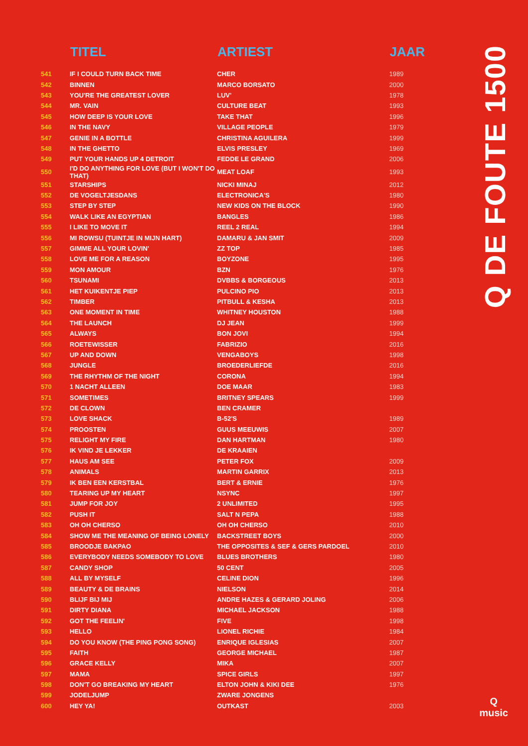| | TITEL | ARTIEST | JAAR |
| --- | --- | --- | --- |
| 541 | IF I COULD TURN BACK TIME | CHER | 1989 |
| 542 | BINNEN | MARCO BORSATO | 2000 |
| 543 | YOU'RE THE GREATEST LOVER | LUV' | 1978 |
| 544 | MR. VAIN | CULTURE BEAT | 1993 |
| 545 | HOW DEEP IS YOUR LOVE | TAKE THAT | 1996 |
| 546 | IN THE NAVY | VILLAGE PEOPLE | 1979 |
| 547 | GENIE IN A BOTTLE | CHRISTINA AGUILERA | 1999 |
| 548 | IN THE GHETTO | ELVIS PRESLEY | 1969 |
| 549 | PUT YOUR HANDS UP 4 DETROIT | FEDDE LE GRAND | 2006 |
| 550 | I'D DO ANYTHING FOR LOVE (BUT I WON'T DO THAT) | MEAT LOAF | 1993 |
| 551 | STARSHIPS | NICKI MINAJ | 2012 |
| 552 | DE VOGELTJESDANS | ELECTRONICA'S | 1980 |
| 553 | STEP BY STEP | NEW KIDS ON THE BLOCK | 1990 |
| 554 | WALK LIKE AN EGYPTIAN | BANGLES | 1986 |
| 555 | I LIKE TO MOVE IT | REEL 2 REAL | 1994 |
| 556 | MI ROWSU (TUINTJE IN MIJN HART) | DAMARU & JAN SMIT | 2009 |
| 557 | GIMME ALL YOUR LOVIN' | ZZ TOP | 1985 |
| 558 | LOVE ME FOR A REASON | BOYZONE | 1995 |
| 559 | MON AMOUR | BZN | 1976 |
| 560 | TSUNAMI | DVBBS & BORGEOUS | 2013 |
| 561 | HET KUIKENTJE PIEP | PULCINO PIO | 2013 |
| 562 | TIMBER | PITBULL & KESHA | 2013 |
| 563 | ONE MOMENT IN TIME | WHITNEY HOUSTON | 1988 |
| 564 | THE LAUNCH | DJ JEAN | 1999 |
| 565 | ALWAYS | BON JOVI | 1994 |
| 566 | ROETEWISSER | FABRIZIO | 2016 |
| 567 | UP AND DOWN | VENGABOYS | 1998 |
| 568 | JUNGLE | BROEDERLIEFDE | 2016 |
| 569 | THE RHYTHM OF THE NIGHT | CORONA | 1994 |
| 570 | 1 NACHT ALLEEN | DOE MAAR | 1983 |
| 571 | SOMETIMES | BRITNEY SPEARS | 1999 |
| 572 | DE CLOWN | BEN CRAMER | |
| 573 | LOVE SHACK | B-52'S | 1989 |
| 574 | PROOSTEN | GUUS MEEUWIS | 2007 |
| 575 | RELIGHT MY FIRE | DAN HARTMAN | 1980 |
| 576 | IK VIND JE LEKKER | DE KRAAIEN | |
| 577 | HAUS AM SEE | PETER FOX | 2009 |
| 578 | ANIMALS | MARTIN GARRIX | 2013 |
| 579 | IK BEN EEN KERSTBAL | BERT & ERNIE | 1976 |
| 580 | TEARING UP MY HEART | NSYNC | 1997 |
| 581 | JUMP FOR JOY | 2 UNLIMITED | 1995 |
| 582 | PUSH IT | SALT N PEPA | 1988 |
| 583 | OH OH CHERSO | OH OH CHERSO | 2010 |
| 584 | SHOW ME THE MEANING OF BEING LONELY | BACKSTREET BOYS | 2000 |
| 585 | BROODJE BAKPAO | THE OPPOSITES & SEF & GERS PARDOEL | 2010 |
| 586 | EVERYBODY NEEDS SOMEBODY TO LOVE | BLUES BROTHERS | 1980 |
| 587 | CANDY SHOP | 50 CENT | 2005 |
| 588 | ALL BY MYSELF | CELINE DION | 1996 |
| 589 | BEAUTY & DE BRAINS | NIELSON | 2014 |
| 590 | BLIJF BIJ MIJ | ANDRE HAZES & GERARD JOLING | 2006 |
| 591 | DIRTY DIANA | MICHAEL JACKSON | 1988 |
| 592 | GOT THE FEELIN' | FIVE | 1998 |
| 593 | HELLO | LIONEL RICHIE | 1984 |
| 594 | DO YOU KNOW (THE PING PONG SONG) | ENRIQUE IGLESIAS | 2007 |
| 595 | FAITH | GEORGE MICHAEL | 1987 |
| 596 | GRACE KELLY | MIKA | 2007 |
| 597 | MAMA | SPICE GIRLS | 1997 |
| 598 | DON'T GO BREAKING MY HEART | ELTON JOHN & KIKI DEE | 1976 |
| 599 | JODELJUMP | ZWARE JONGENS | |
| 600 | HEY YA! | OUTKAST | 2003 |
Q DE FOUTE 1500
Q
music